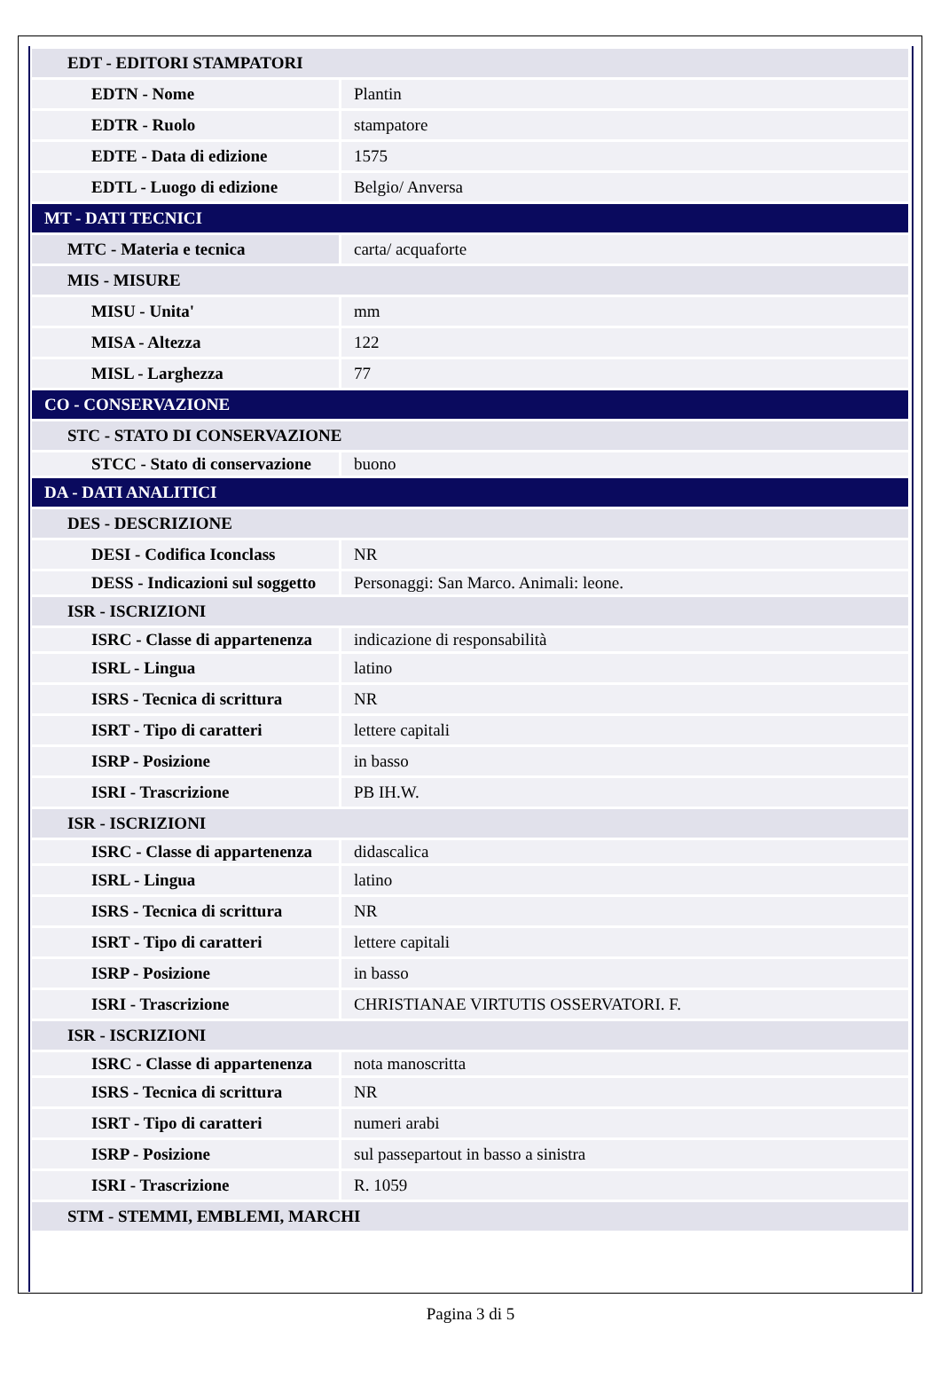| EDT - EDITORI STAMPATORI | |
| EDTN - Nome | Plantin |
| EDTR - Ruolo | stampatore |
| EDTE - Data di edizione | 1575 |
| EDTL - Luogo di edizione | Belgio/ Anversa |
| MT - DATI TECNICI | |
| MTC - Materia e tecnica | carta/ acquaforte |
| MIS - MISURE | |
| MISU - Unita' | mm |
| MISA - Altezza | 122 |
| MISL - Larghezza | 77 |
| CO - CONSERVAZIONE | |
| STC - STATO DI CONSERVAZIONE | |
| STCC - Stato di conservazione | buono |
| DA - DATI ANALITICI | |
| DES - DESCRIZIONE | |
| DESI - Codifica Iconclass | NR |
| DESS - Indicazioni sul soggetto | Personaggi: San Marco. Animali: leone. |
| ISR - ISCRIZIONI | |
| ISRC - Classe di appartenenza | indicazione di responsabilità |
| ISRL - Lingua | latino |
| ISRS - Tecnica di scrittura | NR |
| ISRT - Tipo di caratteri | lettere capitali |
| ISRP - Posizione | in basso |
| ISRI - Trascrizione | PB IH.W. |
| ISR - ISCRIZIONI | |
| ISRC - Classe di appartenenza | didascalica |
| ISRL - Lingua | latino |
| ISRS - Tecnica di scrittura | NR |
| ISRT - Tipo di caratteri | lettere capitali |
| ISRP - Posizione | in basso |
| ISRI - Trascrizione | CHRISTIANAE VIRTUTIS OSSERVATORI. F. |
| ISR - ISCRIZIONI | |
| ISRC - Classe di appartenenza | nota manoscritta |
| ISRS - Tecnica di scrittura | NR |
| ISRT - Tipo di caratteri | numeri arabi |
| ISRP - Posizione | sul passepartout in basso a sinistra |
| ISRI - Trascrizione | R. 1059 |
| STM - STEMMI, EMBLEMI, MARCHI | |
Pagina 3 di 5